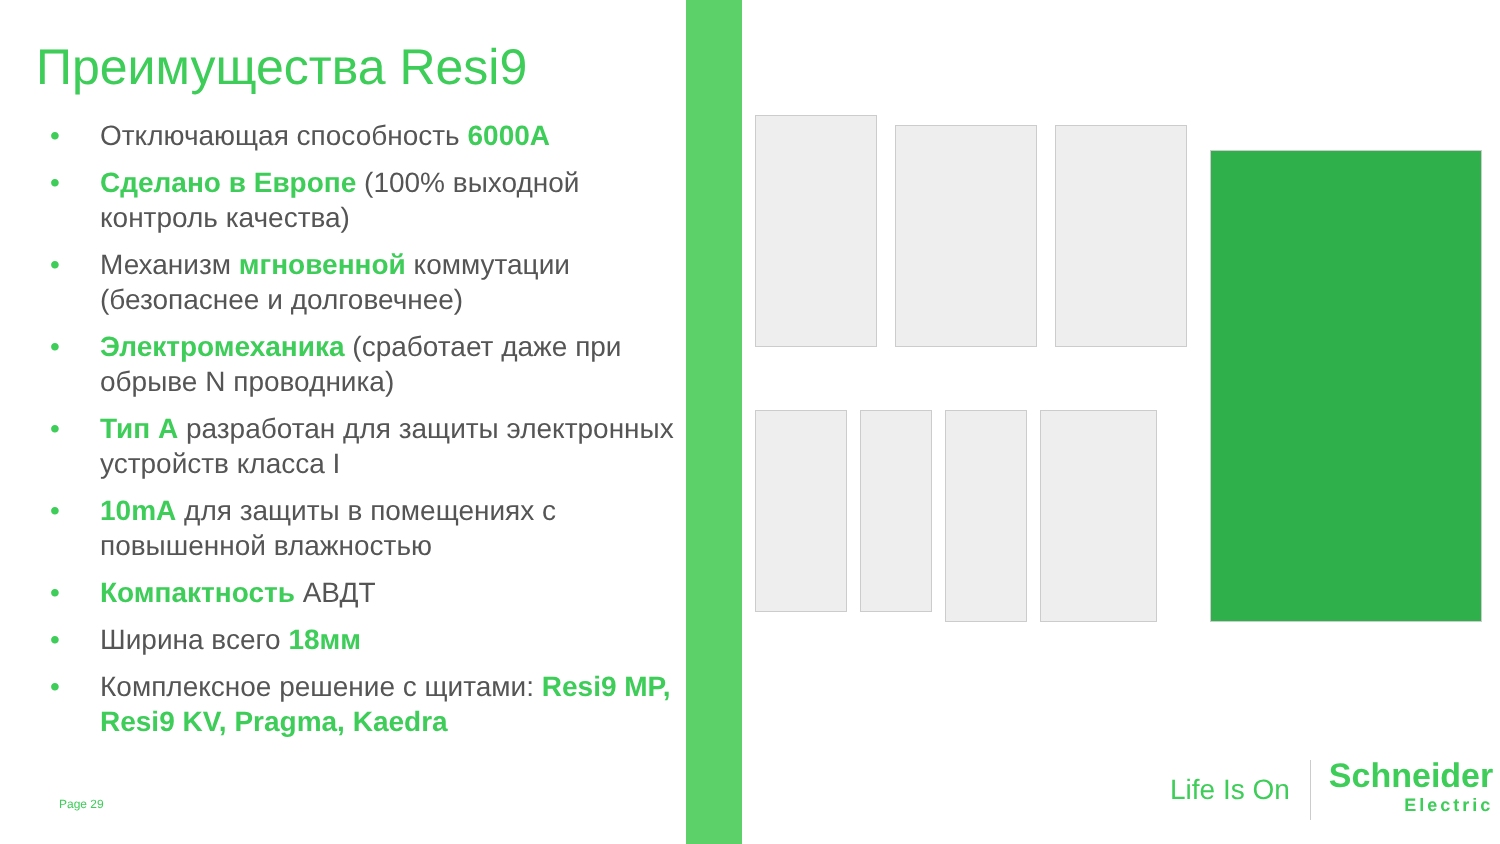Преимущества Resi9
• Отключающая способность 6000A
• Сделано в Европе (100% выходной контроль качества)
• Механизм мгновенной коммутации (безопаснее и долговечнее)
• Электромеханика (сработает даже при обрыве N проводника)
• Тип А разработан для защиты электронных устройств класса I
• 10mA для защиты в помещениях с повышенной влажностью
• Компактность АВДТ
• Ширина всего 18мм
• Комплексное решение с щитами: Resi9 MP, Resi9 KV, Pragma, Kaedra
Page 29
Life Is On Schneider
Electric